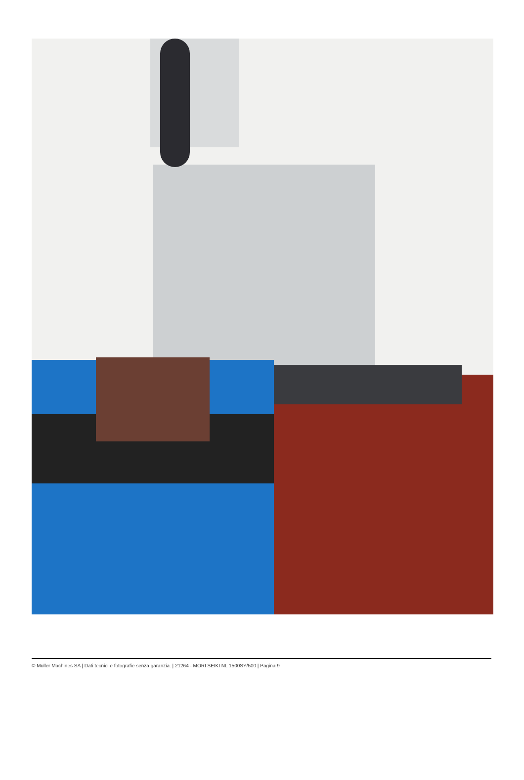© Muller Machines SA | Dati tecnici e fotografie senza garanzia. | 21264 - MORI SEIKI NL 1500SY/500 | Pagina 9